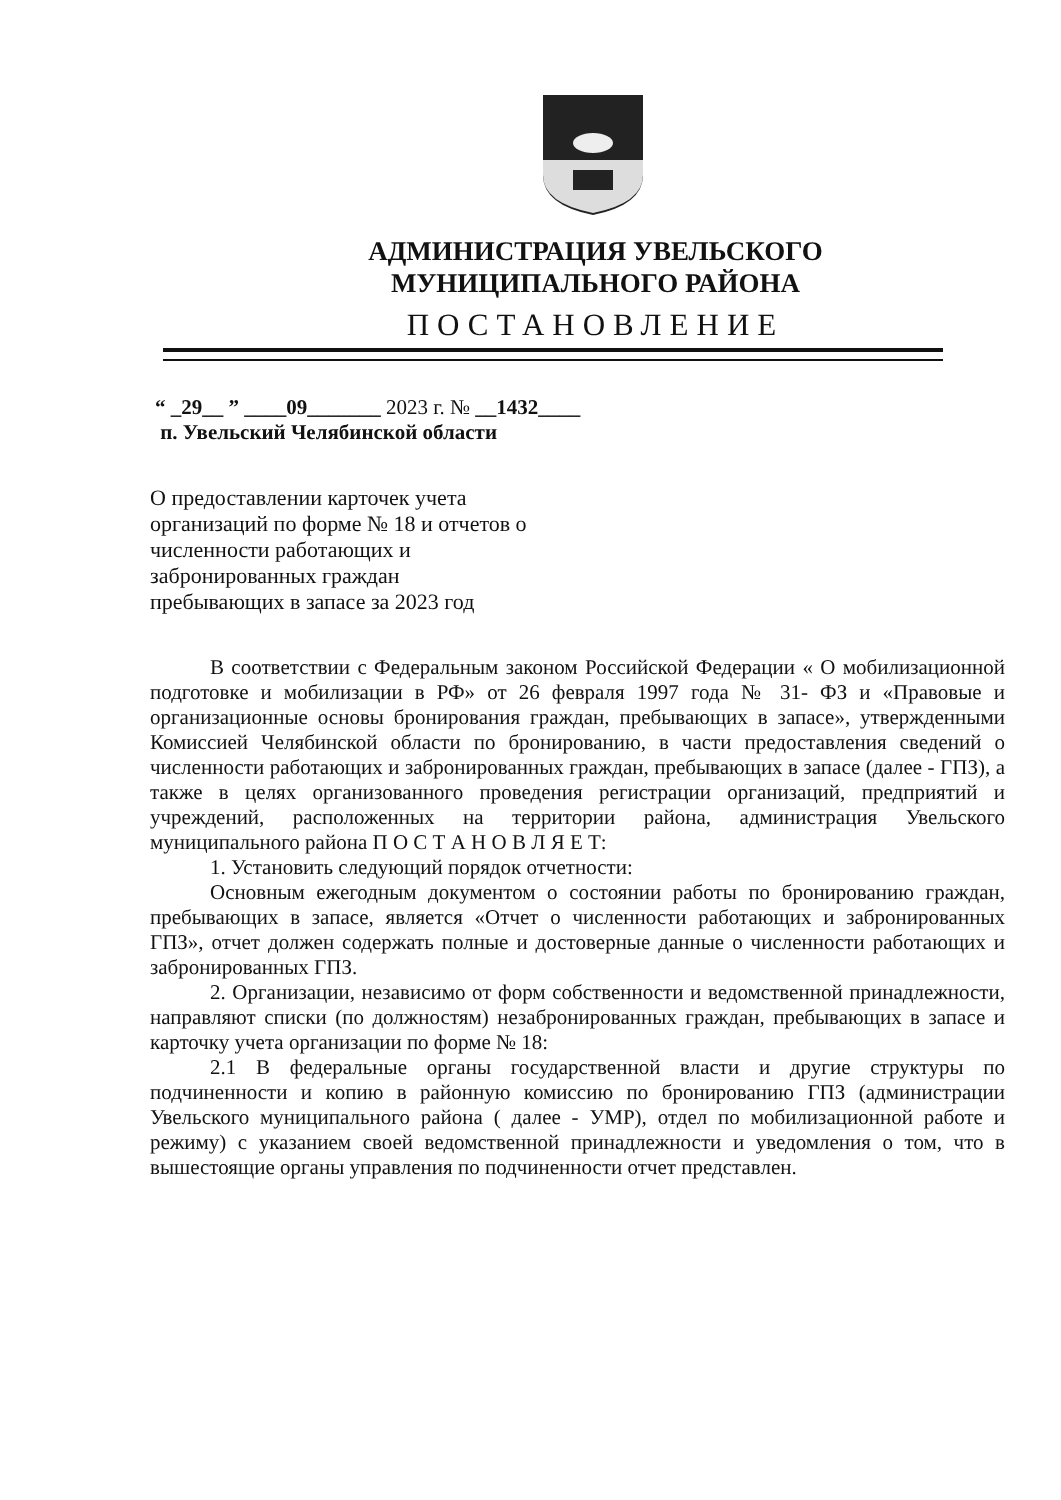АДМИНИСТРАЦИЯ УВЕЛЬСКОГО
МУНИЦИПАЛЬНОГО РАЙОНА
ПОСТАНОВЛЕНИЕ
“ _29__ ” ____09_______ 2023 г. № __1432____
п. Увельский Челябинской области
О предоставлении карточек учета организаций по форме № 18 и отчетов о численности работающих и забронированных граждан пребывающих в запасе за 2023 год
В соответствии с Федеральным законом Российской Федерации « О мобилизационной подготовке и мобилизации в РФ» от 26 февраля 1997 года № 31- ФЗ и «Правовые и организационные основы бронирования граждан, пребывающих в запасе», утвержденными Комиссией Челябинской области по бронированию, в части предоставления сведений о численности работающих и забронированных граждан, пребывающих в запасе (далее - ГПЗ), а также в целях организованного проведения регистрации организаций, предприятий и учреждений, расположенных на территории района, администрация Увельского муниципального района П О С Т А Н О В Л Я Е Т:
1. Установить следующий порядок отчетности:
Основным ежегодным документом о состоянии работы по бронированию граждан, пребывающих в запасе, является «Отчет о численности работающих и забронированных ГПЗ», отчет должен содержать полные и достоверные данные о численности работающих и забронированных ГПЗ.
2. Организации, независимо от форм собственности и ведомственной принадлежности, направляют списки (по должностям) незабронированных граждан, пребывающих в запасе и карточку учета организации по форме № 18:
2.1 В федеральные органы государственной власти и другие структуры по подчиненности и копию в районную комиссию по бронированию ГПЗ (администрации Увельского муниципального района ( далее - УМР), отдел по мобилизационной работе и режиму) с указанием своей ведомственной принадлежности и уведомления о том, что в вышестоящие органы управления по подчиненности отчет представлен.